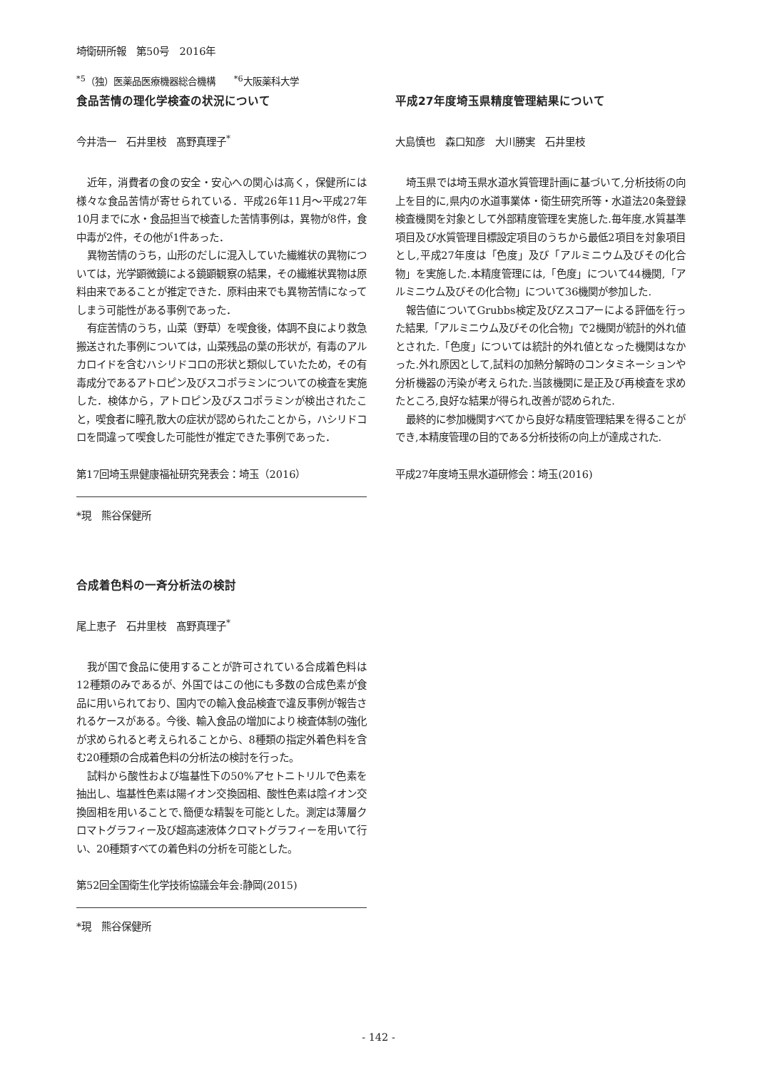埼衛研所報　第50号　2016年
<sup>*5</sup>（独）医薬品医療機器総合機構　　<sup>*6</sup>大阪薬科大学
食品苦情の理化学検査の状況について
今井浩一　石井里枝　髙野真理子<sup>*</sup>
近年，消費者の食の安全・安心への関心は高く，保健所には様々な食品苦情が寄せられている．平成26年11月～平成27年10月までに水・食品担当で検査した苦情事例は，異物が8件，食中毒が2件，その他が1件あった．
異物苦情のうち，山形のだしに混入していた繊維状の異物については，光学顕微鏡による鏡顕観察の結果，その繊維状異物は原料由来であることが推定できた．原料由来でも異物苦情になってしまう可能性がある事例であった．
有症苦情のうち，山菜（野草）を喫食後，体調不良により救急搬送された事例については，山菜残品の葉の形状が，有毒のアルカロイドを含むハシリドコロの形状と類似していたため，その有毒成分であるアトロピン及びスコポラミンについての検査を実施した．検体から，アトロピン及びスコポラミンが検出されたこと，喫食者に瞳孔散大の症状が認められたことから，ハシリドコロを間違って喫食した可能性が推定できた事例であった．
第17回埼玉県健康福祉研究発表会：埼玉（2016）
*現　熊谷保健所
合成着色料の一斉分析法の検討
尾上恵子　石井里枝　髙野真理子<sup>*</sup>
我が国で食品に使用することが許可されている合成着色料は12種類のみであるが、外国ではこの他にも多数の合成色素が食品に用いられており、国内での輸入食品検査で違反事例が報告されるケースがある。今後、輸入食品の増加により検査体制の強化が求められると考えられることから、8種類の指定外着色料を含む20種類の合成着色料の分析法の検討を行った。
試料から酸性および塩基性下の50%アセトニトリルで色素を抽出し、塩基性色素は陽イオン交換固相、酸性色素は陰イオン交換固相を用いることで､簡便な精製を可能とした。測定は薄層クロマトグラフィー及び超高速液体クロマトグラフィーを用いて行い、20種類すべての着色料の分析を可能とした。
第52回全国衛生化学技術協議会年会:静岡(2015)
*現　熊谷保健所
平成27年度埼玉県精度管理結果について
大島慎也　森口知彦　大川勝実　石井里枝
埼玉県では埼玉県水道水質管理計画に基づいて,分析技術の向上を目的に,県内の水道事業体・衛生研究所等・水道法20条登録検査機関を対象として外部精度管理を実施した.毎年度,水質基準項目及び水質管理目標設定項目のうちから最低2項目を対象項目とし,平成27年度は「色度」及び「アルミニウム及びその化合物」を実施した.本精度管理には,「色度」について44機関,「アルミニウム及びその化合物」について36機関が参加した.
報告値についてGrubbs検定及びZスコアーによる評価を行った結果,「アルミニウム及びその化合物」で2機関が統計的外れ値とされた.「色度」については統計的外れ値となった機関はなかった.外れ原因として,試料の加熱分解時のコンタミネーションや分析機器の汚染が考えられた.当該機関に是正及び再検査を求めたところ,良好な結果が得られ,改善が認められた.
最終的に参加機関すべてから良好な精度管理結果を得ることができ,本精度管理の目的である分析技術の向上が達成された.
平成27年度埼玉県水道研修会：埼玉(2016)
- 142 -